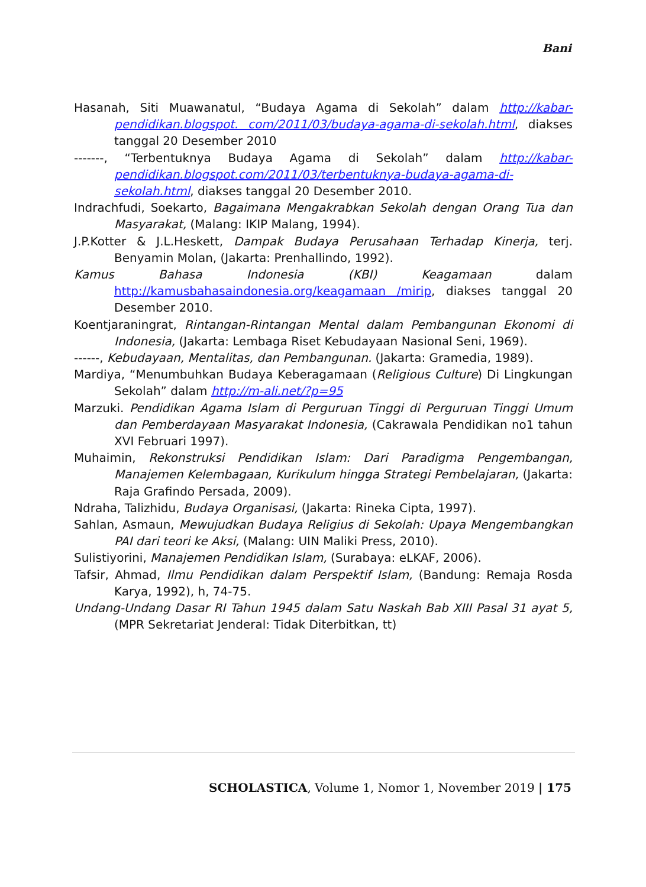Bani
Hasanah, Siti Muawanatul, “Budaya Agama di Sekolah” dalam http://kabar-pendidikan.blogspot. com/2011/03/budaya-agama-di-sekolah.html, diakses tanggal 20 Desember 2010
-------, “Terbentuknya Budaya Agama di Sekolah” dalam http://kabar-pendidikan.blogspot.com/2011/03/terbentuknya-budaya-agama-di-sekolah.html, diakses tanggal 20 Desember 2010.
Indrachfudi, Soekarto, Bagaimana Mengakrabkan Sekolah dengan Orang Tua dan Masyarakat, (Malang: IKIP Malang, 1994).
J.P.Kotter & J.L.Heskett, Dampak Budaya Perusahaan Terhadap Kinerja, terj. Benyamin Molan, (Jakarta: Prenhallindo, 1992).
Kamus Bahasa Indonesia (KBI) Keagamaan dalam http://kamusbahasaindonesia.org/keagamaan /mirip, diakses tanggal 20 Desember 2010.
Koentjaraningrat, Rintangan-Rintangan Mental dalam Pembangunan Ekonomi di Indonesia, (Jakarta: Lembaga Riset Kebudayaan Nasional Seni, 1969).
------, Kebudayaan, Mentalitas, dan Pembangunan. (Jakarta: Gramedia, 1989).
Mardiya, “Menumbuhkan Budaya Keberagamaan (Religious Culture) Di Lingkungan Sekolah” dalam http://m-ali.net/?p=95
Marzuki. Pendidikan Agama Islam di Perguruan Tinggi di Perguruan Tinggi Umum dan Pemberdayaan Masyarakat Indonesia, (Cakrawala Pendidikan no1 tahun XVI Februari 1997).
Muhaimin, Rekonstruksi Pendidikan Islam: Dari Paradigma Pengembangan, Manajemen Kelembagaan, Kurikulum hingga Strategi Pembelajaran, (Jakarta: Raja Grafindo Persada, 2009).
Ndraha, Talizhidu, Budaya Organisasi, (Jakarta: Rineka Cipta, 1997).
Sahlan, Asmaun, Mewujudkan Budaya Religius di Sekolah: Upaya Mengembangkan PAI dari teori ke Aksi, (Malang: UIN Maliki Press, 2010).
Sulistiyorini, Manajemen Pendidikan Islam, (Surabaya: eLKAF, 2006).
Tafsir, Ahmad, Ilmu Pendidikan dalam Perspektif Islam, (Bandung: Remaja Rosda Karya, 1992), h, 74-75.
Undang-Undang Dasar RI Tahun 1945 dalam Satu Naskah Bab XIII Pasal 31 ayat 5, (MPR Sekretariat Jenderal: Tidak Diterbitkan, tt)
SCHOLASTICA, Volume 1, Nomor 1, November 2019 | 175